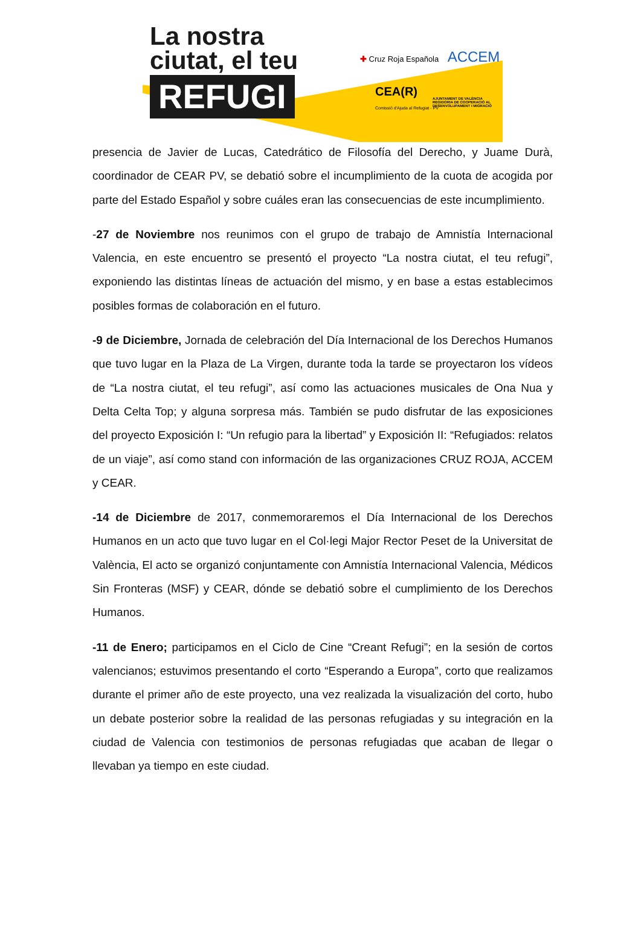La nostra
ciutat, el teu
REFUGI
✚ Cruz Roja Española ACCEM
CEA(R)
Comissió d'Ajuda al Refugiat - PV
AJUNTAMENT DE VALÈNCIA
REGIDORIA DE COOPERACIÓ AL DESENVOLUPAMENT I MIGRACIÓ
presencia de Javier de Lucas, Catedrático de Filosofía del Derecho, y Juame Durà, coordinador de CEAR PV, se debatió sobre el incumplimiento de la cuota de acogida por parte del Estado Español y sobre cuáles eran las consecuencias de este incumplimiento.
-27 de Noviembre nos reunimos con el grupo de trabajo de Amnistía Internacional Valencia, en este encuentro se presentó el proyecto “La nostra ciutat, el teu refugi”, exponiendo las distintas líneas de actuación del mismo, y en base a estas establecimos posibles formas de colaboración en el futuro.
-9 de Diciembre, Jornada de celebración del Día Internacional de los Derechos Humanos que tuvo lugar en la Plaza de La Virgen, durante toda la tarde se proyectaron los vídeos de “La nostra ciutat, el teu refugi”, así como las actuaciones musicales de Ona Nua y Delta Celta Top; y alguna sorpresa más. También se pudo disfrutar de las exposiciones del proyecto Exposición I: “Un refugio para la libertad” y Exposición II: “Refugiados: relatos de un viaje”, así como stand con información de las organizaciones CRUZ ROJA, ACCEM y CEAR.
-14 de Diciembre de 2017, conmemoraremos el Día Internacional de los Derechos Humanos en un acto que tuvo lugar en el Col·legi Major Rector Peset de la Universitat de València, El acto se organizó conjuntamente con Amnistía Internacional Valencia, Médicos Sin Fronteras (MSF) y CEAR, dónde se debatió sobre el cumplimiento de los Derechos Humanos.
-11 de Enero; participamos en el Ciclo de Cine “Creant Refugi”; en la sesión de cortos valencianos; estuvimos presentando el corto “Esperando a Europa”, corto que realizamos durante el primer año de este proyecto, una vez realizada la visualización del corto, hubo un debate posterior sobre la realidad de las personas refugiadas y su integración en la ciudad de Valencia con testimonios de personas refugiadas que acaban de llegar o llevaban ya tiempo en este ciudad.